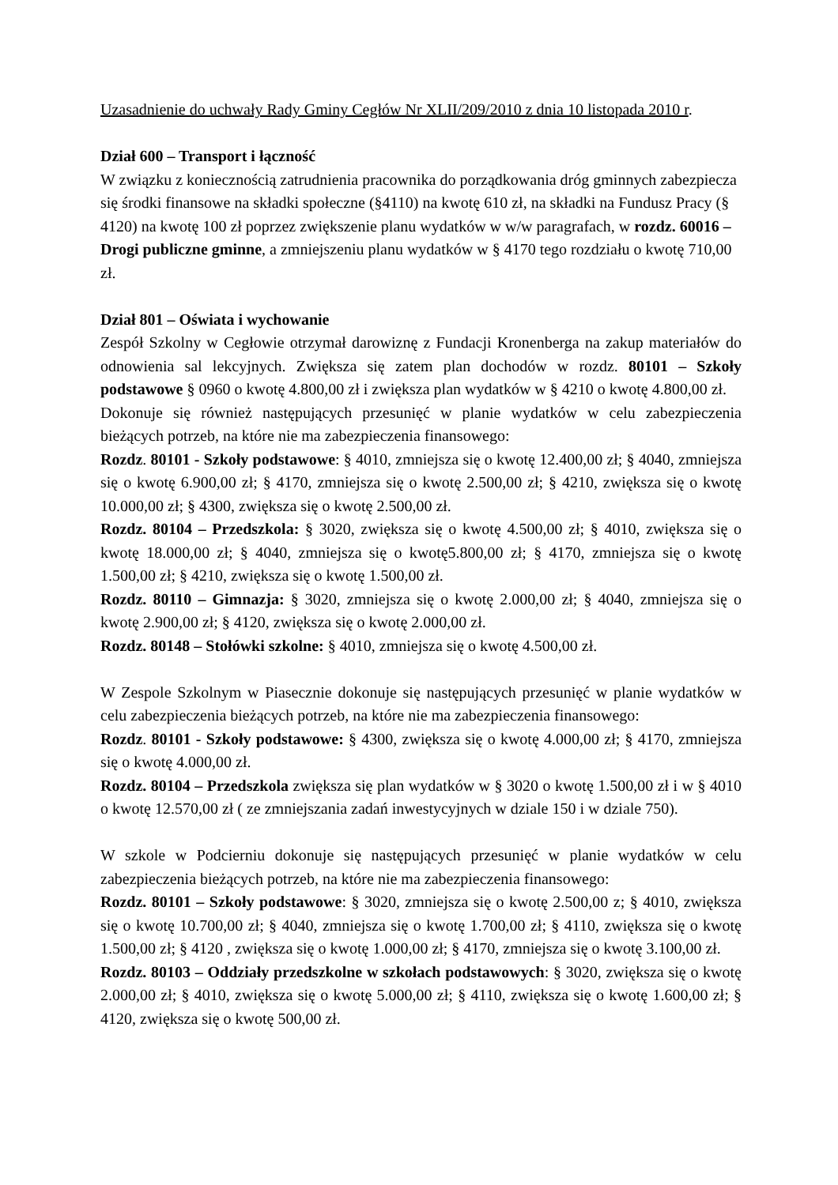Uzasadnienie do uchwały Rady Gminy Cegłów Nr XLII/209/2010 z dnia 10 listopada 2010 r.
Dział 600 – Transport i łączność
W związku z koniecznością zatrudnienia pracownika do porządkowania dróg gminnych zabezpiecza się środki finansowe na składki społeczne (§4110) na kwotę 610 zł, na składki na Fundusz Pracy (§ 4120) na kwotę 100 zł poprzez zwiększenie planu wydatków w w/w paragrafach, w rozdz. 60016 – Drogi publiczne gminne, a zmniejszeniu planu wydatków w § 4170 tego rozdziału o kwotę 710,00 zł.
Dział 801 – Oświata i wychowanie
Zespół Szkolny w Cegłowie otrzymał darowiznę z Fundacji Kronenberga na zakup materiałów do odnowienia sal lekcyjnych. Zwiększa się zatem plan dochodów w rozdz. 80101 – Szkoły podstawowe § 0960 o kwotę 4.800,00 zł i zwiększa plan wydatków w § 4210 o kwotę 4.800,00 zł.
Dokonuje się również następujących przesunięć w planie wydatków w celu zabezpieczenia bieżących potrzeb, na które nie ma zabezpieczenia finansowego:
Rozdz. 80101 - Szkoły podstawowe: § 4010, zmniejsza się o kwotę 12.400,00 zł; § 4040, zmniejsza się o kwotę 6.900,00 zł; § 4170, zmniejsza się o kwotę 2.500,00 zł; § 4210, zwiększa się o kwotę 10.000,00 zł; § 4300, zwiększa się o kwotę 2.500,00 zł.
Rozdz. 80104 – Przedszkola: § 3020, zwiększa się o kwotę 4.500,00 zł; § 4010, zwiększa się o kwotę 18.000,00 zł; § 4040, zmniejsza się o kwotę5.800,00 zł; § 4170, zmniejsza się o kwotę 1.500,00 zł; § 4210, zwiększa się o kwotę 1.500,00 zł.
Rozdz. 80110 – Gimnazja: § 3020, zmniejsza się o kwotę 2.000,00 zł; § 4040, zmniejsza się o kwotę 2.900,00 zł; § 4120, zwiększa się o kwotę 2.000,00 zł.
Rozdz. 80148 – Stołówki szkolne: § 4010, zmniejsza się o kwotę 4.500,00 zł.
W Zespole Szkolnym w Piasecznie dokonuje się następujących przesunięć w planie wydatków w celu zabezpieczenia bieżących potrzeb, na które nie ma zabezpieczenia finansowego:
Rozdz. 80101 - Szkoły podstawowe: § 4300, zwiększa się o kwotę 4.000,00 zł; § 4170, zmniejsza się o kwotę 4.000,00 zł.
Rozdz. 80104 – Przedszkola zwiększa się plan wydatków w § 3020 o kwotę 1.500,00 zł i w § 4010 o kwotę 12.570,00 zł ( ze zmniejszania zadań inwestycyjnych w dziale 150 i w dziale 750).
W szkole w Podcierniu dokonuje się następujących przesunięć w planie wydatków w celu zabezpieczenia bieżących potrzeb, na które nie ma zabezpieczenia finansowego:
Rozdz. 80101 – Szkoły podstawowe: § 3020, zmniejsza się o kwotę 2.500,00 z; § 4010, zwiększa się o kwotę 10.700,00 zł; § 4040, zmniejsza się o kwotę 1.700,00 zł; § 4110, zwiększa się o kwotę 1.500,00 zł; § 4120 , zwiększa się o kwotę 1.000,00 zł; § 4170, zmniejsza się o kwotę 3.100,00 zł.
Rozdz. 80103 – Oddziały przedszkolne w szkołach podstawowych: § 3020, zwiększa się o kwotę 2.000,00 zł; § 4010, zwiększa się o kwotę 5.000,00 zł; § 4110, zwiększa się o kwotę 1.600,00 zł; § 4120, zwiększa się o kwotę 500,00 zł.